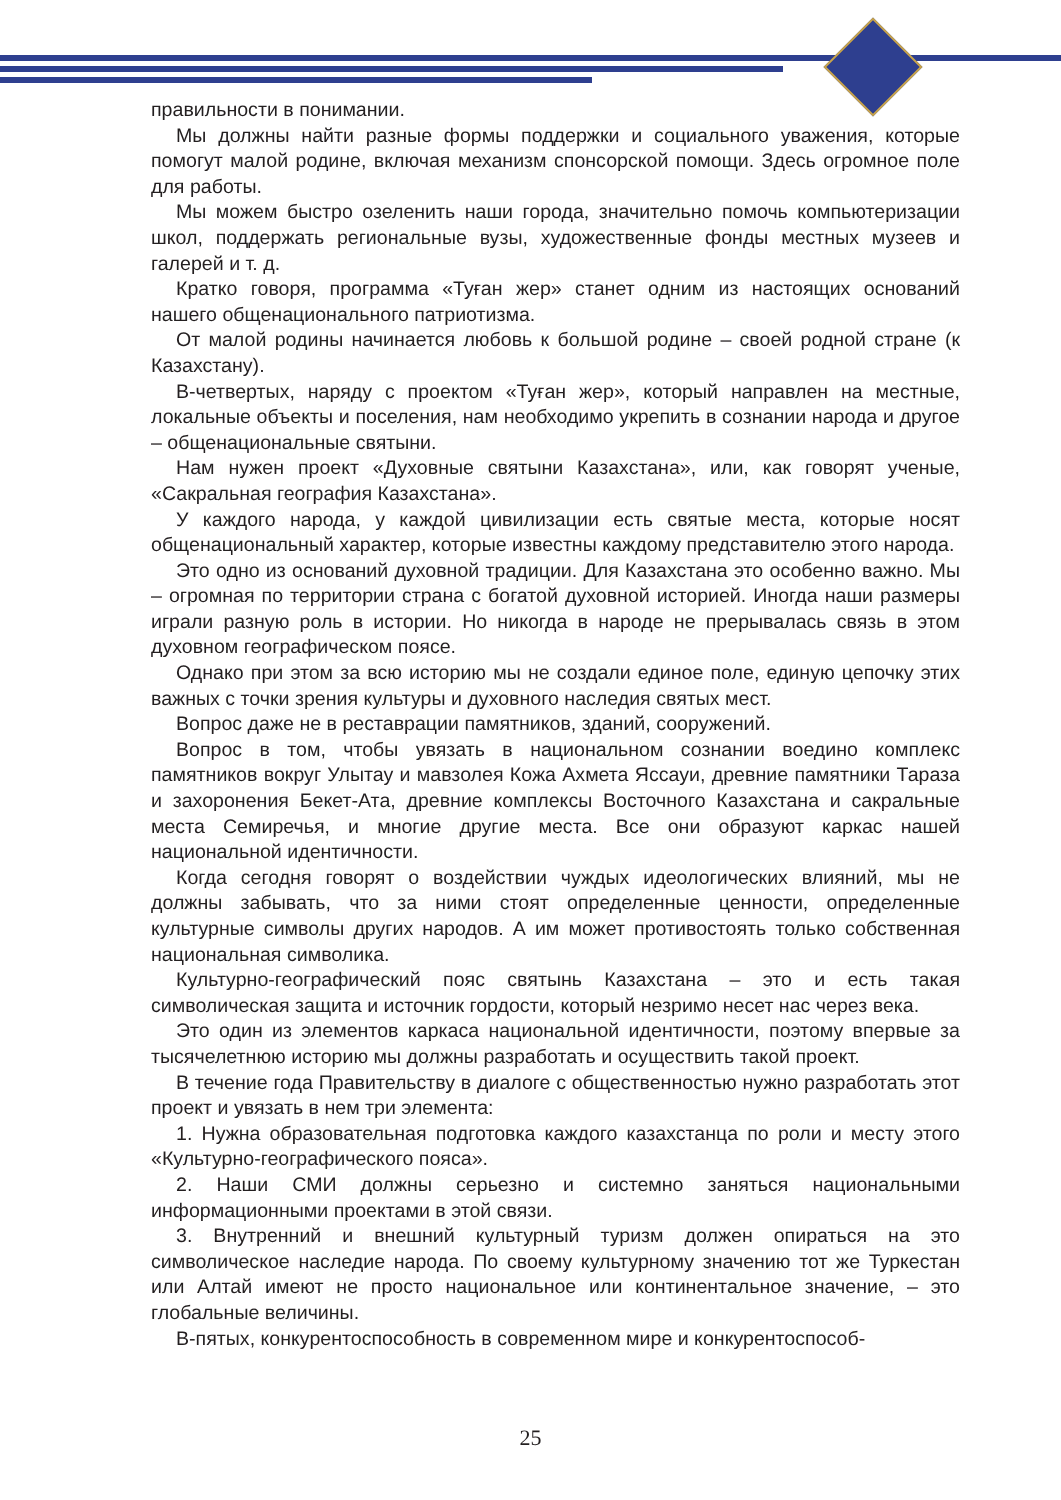правильности в понимании.
Мы должны найти разные формы поддержки и социального уважения, которые помогут малой родине, включая механизм спонсорской помощи. Здесь огромное поле для работы.
Мы можем быстро озеленить наши города, значительно помочь компьютеризации школ, поддержать региональные вузы, художественные фонды местных музеев и галерей и т. д.
Кратко говоря, программа «Туған жер» станет одним из настоящих оснований нашего общенационального патриотизма.
От малой родины начинается любовь к большой родине – своей родной стране (к Казахстану).
В-четвертых, наряду с проектом «Туған жер», который направлен на местные, локальные объекты и поселения, нам необходимо укрепить в сознании народа и другое – общенациональные святыни.
Нам нужен проект «Духовные святыни Казахстана», или, как говорят ученые, «Сакральная география Казахстана».
У каждого народа, у каждой цивилизации есть святые места, которые носят общенациональный характер, которые известны каждому представителю этого народа.
Это одно из оснований духовной традиции. Для Казахстана это особенно важно. Мы – огромная по территории страна с богатой духовной историей. Иногда наши размеры играли разную роль в истории. Но никогда в народе не прерывалась связь в этом духовном географическом поясе.
Однако при этом за всю историю мы не создали единое поле, единую цепочку этих важных с точки зрения культуры и духовного наследия святых мест.
Вопрос даже не в реставрации памятников, зданий, сооружений.
Вопрос в том, чтобы увязать в национальном сознании воедино комплекс памятников вокруг Улытау и мавзолея Кожа Ахмета Яссауи, древние памятники Тараза и захоронения Бекет-Ата, древние комплексы Восточного Казахстана и сакральные места Семиречья, и многие другие места. Все они образуют каркас нашей национальной идентичности.
Когда сегодня говорят о воздействии чуждых идеологических влияний, мы не должны забывать, что за ними стоят определенные ценности, определенные культурные символы других народов. А им может противостоять только собственная национальная символика.
Культурно-географический пояс святынь Казахстана – это и есть такая символическая защита и источник гордости, который незримо несет нас через века.
Это один из элементов каркаса национальной идентичности, поэтому впервые за тысячелетнюю историю мы должны разработать и осуществить такой проект.
В течение года Правительству в диалоге с общественностью нужно разработать этот проект и увязать в нем три элемента:
1. Нужна образовательная подготовка каждого казахстанца по роли и месту этого «Культурно-географического пояса».
2. Наши СМИ должны серьезно и системно заняться национальными информационными проектами в этой связи.
3. Внутренний и внешний культурный туризм должен опираться на это символическое наследие народа. По своему культурному значению тот же Туркестан или Алтай имеют не просто национальное или континентальное значение, – это глобальные величины.
В-пятых, конкурентоспособность в современном мире и конкурентоспособ-
25